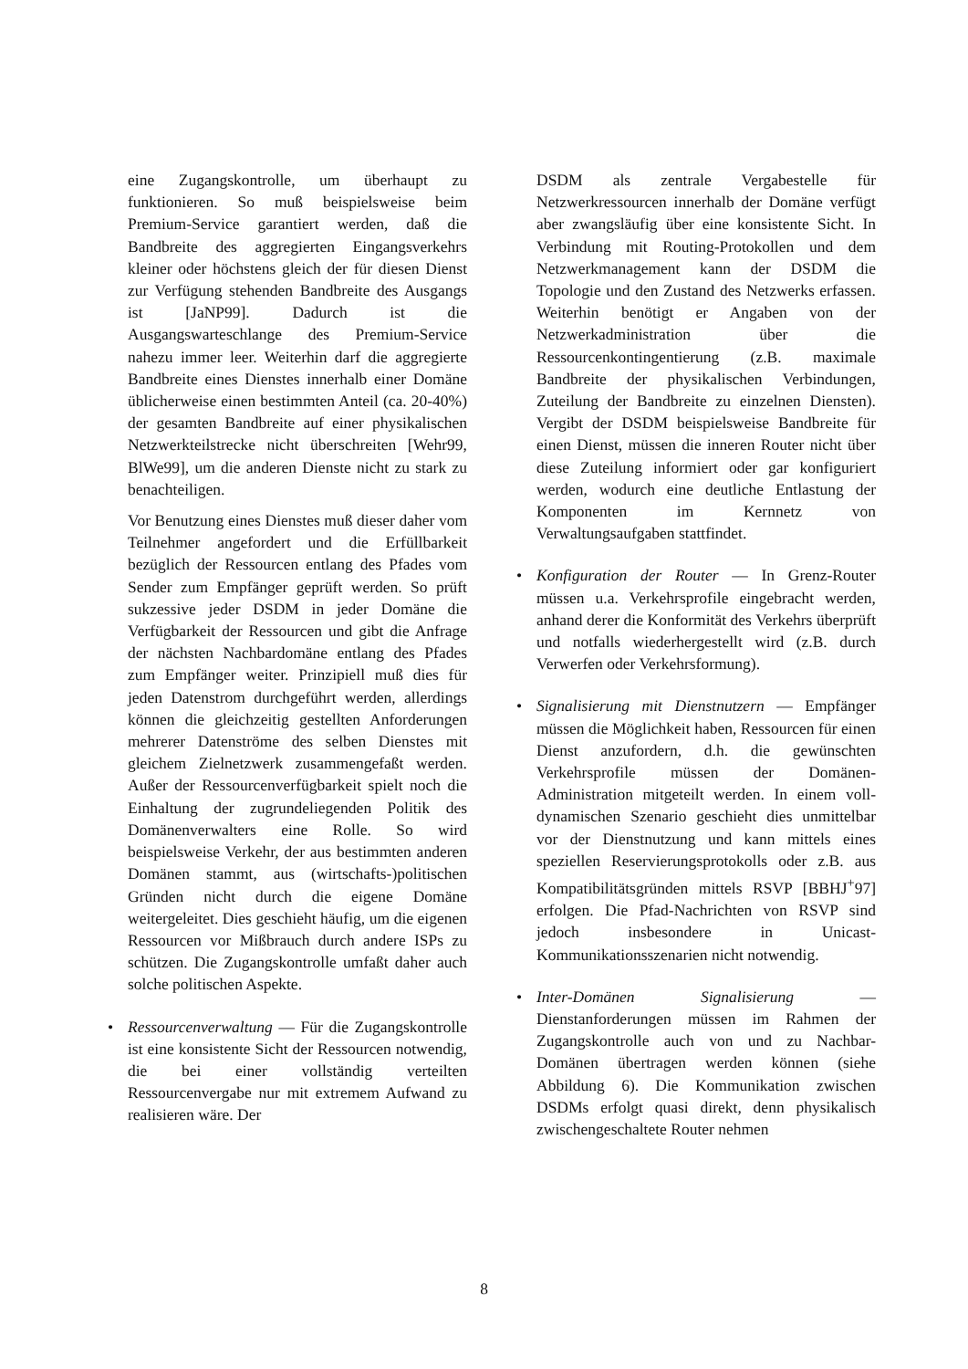eine Zugangskontrolle, um überhaupt zu funktionieren. So muß beispielsweise beim Premium-Service garantiert werden, daß die Bandbreite des aggregierten Eingangsverkehrs kleiner oder höchstens gleich der für diesen Dienst zur Verfügung stehenden Bandbreite des Ausgangs ist [JaNP99]. Dadurch ist die Ausgangswarteschlange des Premium-Service nahezu immer leer. Weiterhin darf die aggregierte Bandbreite eines Dienstes innerhalb einer Domäne üblicherweise einen bestimmten Anteil (ca. 20-40%) der gesamten Bandbreite auf einer physikalischen Netzwerkteilstrecke nicht überschreiten [Wehr99, BlWe99], um die anderen Dienste nicht zu stark zu benachteiligen.
Vor Benutzung eines Dienstes muß dieser daher vom Teilnehmer angefordert und die Erfüllbarkeit bezüglich der Ressourcen entlang des Pfades vom Sender zum Empfänger geprüft werden. So prüft sukzessive jeder DSDM in jeder Domäne die Verfügbarkeit der Ressourcen und gibt die Anfrage der nächsten Nachbardomäne entlang des Pfades zum Empfänger weiter. Prinzipiell muß dies für jeden Datenstrom durchgeführt werden, allerdings können die gleichzeitig gestellten Anforderungen mehrerer Datenströme des selben Dienstes mit gleichem Zielnetzwerk zusammengefaßt werden. Außer der Ressourcenverfügbarkeit spielt noch die Einhaltung der zugrundeliegenden Politik des Domänenverwalters eine Rolle. So wird beispielsweise Verkehr, der aus bestimmten anderen Domänen stammt, aus (wirtschafts-)politischen Gründen nicht durch die eigene Domäne weitergeleitet. Dies geschieht häufig, um die eigenen Ressourcen vor Mißbrauch durch andere ISPs zu schützen. Die Zugangskontrolle umfaßt daher auch solche politischen Aspekte.
• Ressourcenverwaltung — Für die Zugangskontrolle ist eine konsistente Sicht der Ressourcen notwendig, die bei einer vollständig verteilten Ressourcenvergabe nur mit extremem Aufwand zu realisieren wäre. Der
DSDM als zentrale Vergabestelle für Netzwerkressourcen innerhalb der Domäne verfügt aber zwangsläufig über eine konsistente Sicht. In Verbindung mit Routing-Protokollen und dem Netzwerkmanagement kann der DSDM die Topologie und den Zustand des Netzwerks erfassen. Weiterhin benötigt er Angaben von der Netzwerkadministration über die Ressourcenkontingentierung (z.B. maximale Bandbreite der physikalischen Verbindungen, Zuteilung der Bandbreite zu einzelnen Diensten). Vergibt der DSDM beispielsweise Bandbreite für einen Dienst, müssen die inneren Router nicht über diese Zuteilung informiert oder gar konfiguriert werden, wodurch eine deutliche Entlastung der Komponenten im Kernnetz von Verwaltungsaufgaben stattfindet.
• Konfiguration der Router — In Grenz-Router müssen u.a. Verkehrsprofile eingebracht werden, anhand derer die Konformität des Verkehrs überprüft und notfalls wiederhergestellt wird (z.B. durch Verwerfen oder Verkehrsformung).
• Signalisierung mit Dienstnutzern — Empfänger müssen die Möglichkeit haben, Ressourcen für einen Dienst anzufordern, d.h. die gewünschten Verkehrsprofile müssen der Domänen-Administration mitgeteilt werden. In einem voll-dynamischen Szenario geschieht dies unmittelbar vor der Dienstnutzung und kann mittels eines speziellen Reservierungsprotokolls oder z.B. aus Kompatibilitätsgründen mittels RSVP [BBHJ<sup>+</sup>97] erfolgen. Die Pfad-Nachrichten von RSVP sind jedoch insbesondere in Unicast-Kommunikationsszenarien nicht notwendig.
• Inter-Domänen Signalisierung — Dienstanforderungen müssen im Rahmen der Zugangskontrolle auch von und zu Nachbar-Domänen übertragen werden können (siehe Abbildung 6). Die Kommunikation zwischen DSDMs erfolgt quasi direkt, denn physikalisch zwischengeschaltete Router nehmen
8